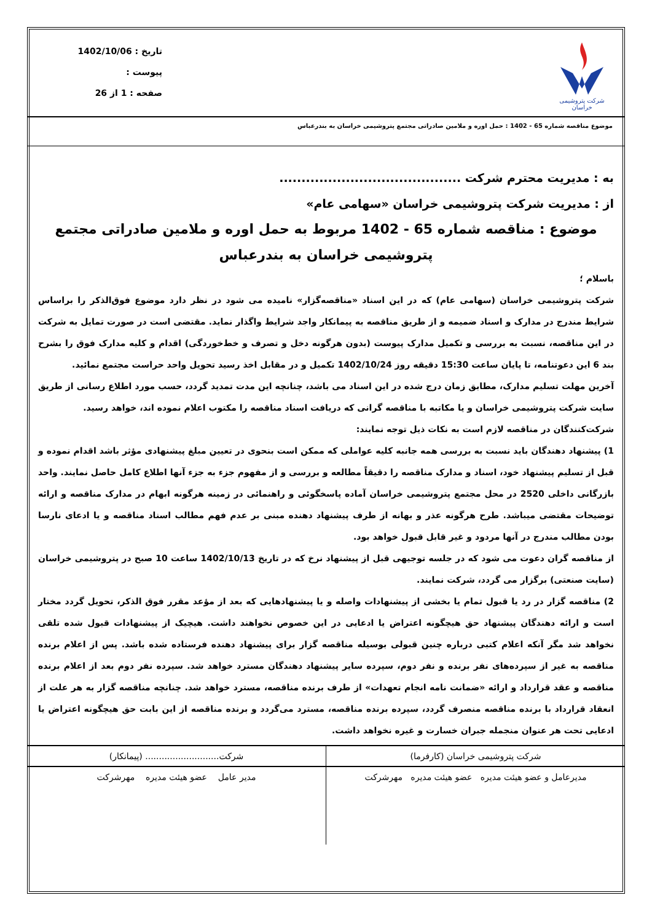شرکت پتروشیمی خراسان
تاریخ : 1402/10/06
پیوست :
صفحه : 1 از 26
موضوع مناقصه شماره 65 - 1402 : حمل اوره و ملامین صادراتی مجتمع پتروشیمی خراسان به بندرعباس
به : مدیریت محترم شرکت .........................................
از : مدیریت شرکت پتروشیمی خراسان «سهامی عام»
موضوع : مناقصه شماره 65 - 1402 مربوط به حمل اوره و ملامین صادراتی مجتمع پتروشیمی خراسان به بندرعباس
باسلام ؛
شرکت پتروشیمی خراسان (سهامی عام) که در این اسناد «مناقصه‌گزار» نامیده می شود در نظر دارد موضوع فوق‌الذکر را براساس شرایط مندرج در مدارک و اسناد ضمیمه و از طریق مناقصه به پیمانکار واجد شرایط واگذار نماید. مقتضی است در صورت تمایل به شرکت در این مناقصه، نسبت به بررسی و تکمیل مدارک پیوست (بدون هرگونه دخل و تصرف و خط‌خوردگی) اقدام و کلیه مدارک فوق را بشرح بند 6 این دعوتنامه، تا پایان ساعت 15:30 دقیقه روز 1402/10/24 تکمیل و در مقابل اخذ رسید تحویل واحد حراست مجتمع نمائید.
آخرین مهلت تسلیم مدارک، مطابق زمان درج شده در این اسناد می باشد، چنانچه این مدت تمدید گردد، حسب مورد اطلاع رسانی از طریق سایت شرکت پتروشیمی خراسان و یا مکاتبه با مناقصه گرانی که دریافت اسناد مناقصه را مکتوب اعلام نموده اند، خواهد رسید.
شرکت‌کنندگان در مناقصه لازم است به نکات ذیل توجه نمایند:
1) پیشنهاد دهندگان باید نسبت به بررسی همه جانبه کلیه عواملی که ممکن است بنحوی در تعیین مبلغ پیشنهادی مؤثر باشد اقدام نموده و قبل از تسلیم پیشنهاد خود، اسناد و مدارک مناقصه را دقیقاً مطالعه و بررسی و از مفهوم جزء به جزء آنها اطلاع کامل حاصل نمایند. واحد بازرگانی داخلی 2520 در محل مجتمع پتروشیمی خراسان آماده پاسخگوئی و راهنمائی در زمینه هرگونه ابهام در مدارک مناقصه و ارائه توضیحات مقتضی میباشد. طرح هرگونه عذر و بهانه از طرف پیشنهاد دهنده مبنی بر عدم فهم مطالب اسناد مناقصه و یا ادعای نارسا بودن مطالب مندرج در آنها مردود و غیر قابل قبول خواهد بود.
از مناقصه گران دعوت می شود که در جلسه توجیهی قبل از پیشنهاد نرخ که در تاریخ 1402/10/13 ساعت 10 صبح در پتروشیمی خراسان (سایت صنعتی) برگزار می گردد، شرکت نمایند.
2) مناقصه گزار در رد یا قبول تمام یا بخشی از پیشنهادات واصله و یا پیشنهادهایی که بعد از مؤعد مقرر فوق الذکر، تحویل گردد مختار است و ارائه دهندگان پیشنهاد حق هیچگونه اعتراض یا ادعایی در این خصوص نخواهند داشت. هیچیک از پیشنهادات قبول شده تلقی نخواهد شد مگر آنکه اعلام کتبی درباره چنین قبولی بوسیله مناقصه گزار برای پیشنهاد دهنده فرستاده شده باشد. پس از اعلام برنده مناقصه به غیر از سپرده‌های نفر برنده و نفر دوم، سپرده سایر پیشنهاد دهندگان مسترد خواهد شد. سپرده نفر دوم بعد از اعلام برنده مناقصه و عقد قرارداد و ارائه «ضمانت نامه انجام تعهدات» از طرف برنده مناقصه، مسترد خواهد شد. چنانچه مناقصه گزار به هر علت از انعقاد قرارداد با برنده مناقصه منصرف گردد، سپرده برنده مناقصه، مسترد می‌گردد و برنده مناقصه از این بابت حق هیچگونه اعتراض یا ادعایی تحت هر عنوان منجمله جبران خسارت و غیره نخواهد داشت.
| شرکت پتروشیمی خراسان (کارفرما) | شرکت........................... (پیمانکار) |
| مدیرعامل و عضو هیئت مدیره عضو هیئت مدیره مهرشرکت | مدیر عامل عضو هیئت مدیره مهرشرکت |